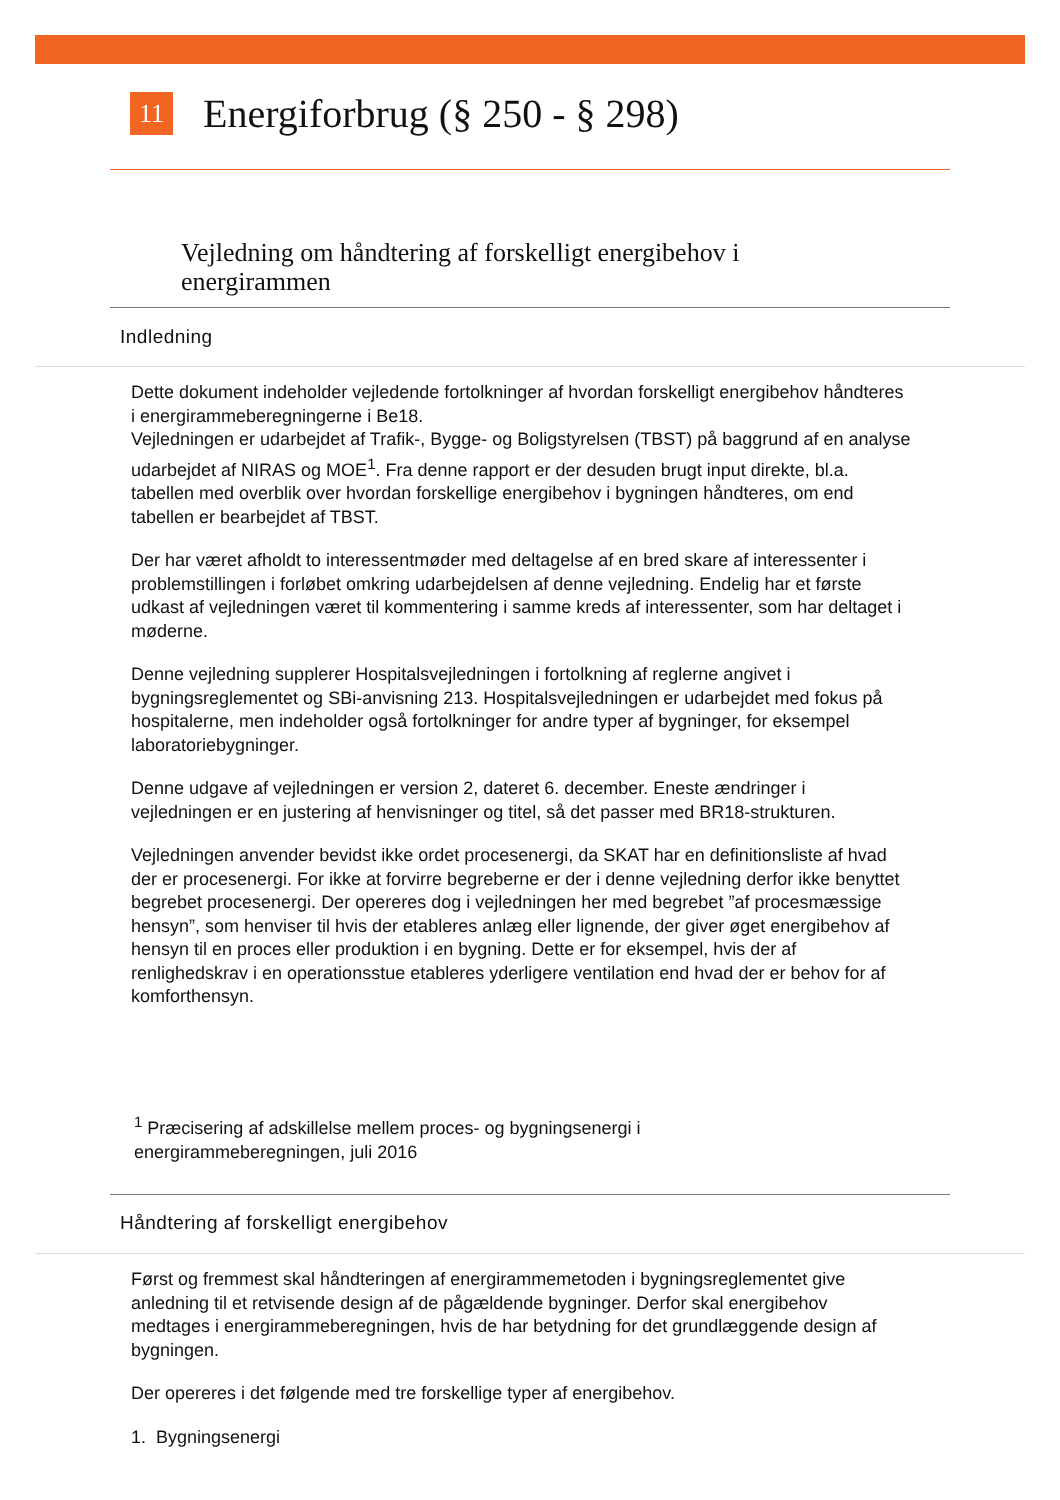11
Energiforbrug (§ 250 - § 298)
Vejledning om håndtering af forskelligt energibehov i energirammen
Indledning
Dette dokument indeholder vejledende fortolkninger af hvordan forskelligt energibehov håndteres i energirammeberegningerne i Be18.
Vejledningen er udarbejdet af Trafik-, Bygge- og Boligstyrelsen (TBST) på baggrund af en analyse udarbejdet af NIRAS og MOE<sup>1</sup>. Fra denne rapport er der desuden brugt input direkte, bl.a. tabellen med overblik over hvordan forskellige energibehov i bygningen håndteres, om end tabellen er bearbejdet af TBST.
Der har været afholdt to interessentmøder med deltagelse af en bred skare af interessenter i problemstillingen i forløbet omkring udarbejdelsen af denne vejledning. Endelig har et første udkast af vejledningen været til kommentering i samme kreds af interessenter, som har deltaget i møderne.
Denne vejledning supplerer Hospitalsvejledningen i fortolkning af reglerne angivet i bygningsreglementet og SBi-anvisning 213. Hospitalsvejledningen er udarbejdet med fokus på hospitalerne, men indeholder også fortolkninger for andre typer af bygninger, for eksempel laboratoriebygninger.
Denne udgave af vejledningen er version 2, dateret 6. december. Eneste ændringer i vejledningen er en justering af henvisninger og titel, så det passer med BR18-strukturen.
Vejledningen anvender bevidst ikke ordet procesenergi, da SKAT har en definitionsliste af hvad der er procesenergi. For ikke at forvirre begreberne er der i denne vejledning derfor ikke benyttet begrebet procesenergi. Der opereres dog i vejledningen her med begrebet ”af procesmæssige hensyn”, som henviser til hvis der etableres anlæg eller lignende, der giver øget energibehov af hensyn til en proces eller produktion i en bygning. Dette er for eksempel, hvis der af renlighedskrav i en operationsstue etableres yderligere ventilation end hvad der er behov for af komforthensyn.
<sup>1</sup> Præcisering af adskillelse mellem proces- og bygningsenergi i energirammeberegningen, juli 2016
Håndtering af forskelligt energibehov
Først og fremmest skal håndteringen af energirammemetoden i bygningsreglementet give anledning til et retvisende design af de pågældende bygninger. Derfor skal energibehov medtages i energirammeberegningen, hvis de har betydning for det grundlæggende design af bygningen.
Der opereres i det følgende med tre forskellige typer af energibehov.
1. Bygningsenergi